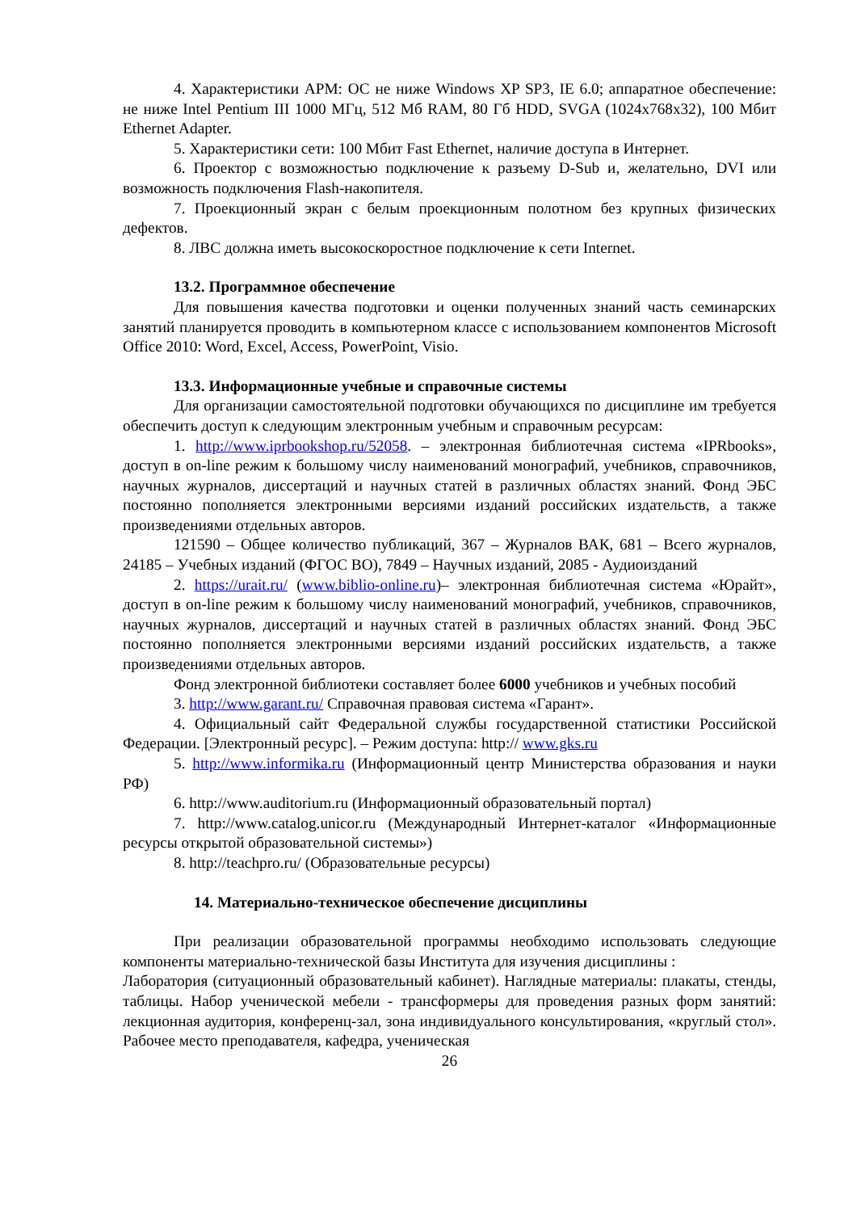4. Характеристики АРМ: ОС не ниже Windows XP SP3, IE 6.0; аппаратное обеспечение: не ниже Intel Pentium III 1000 МГц, 512 Мб RAM, 80 Гб HDD, SVGA (1024x768x32), 100 Мбит Ethernet Adapter.
5. Характеристики сети: 100 Мбит Fast Ethernet, наличие доступа в Интернет.
6. Проектор с возможностью подключение к разъему D-Sub и, желательно, DVI или возможность подключения Flash-накопителя.
7. Проекционный экран с белым проекционным полотном без крупных физических дефектов.
8. ЛВС должна иметь высокоскоростное подключение к сети Internet.
13.2. Программное обеспечение
Для повышения качества подготовки и оценки полученных знаний часть семинарских занятий планируется проводить в компьютерном классе с использованием компонентов Microsoft Office 2010: Word, Excel, Access, PowerPoint, Visio.
13.3. Информационные учебные и справочные системы
Для организации самостоятельной подготовки обучающихся по дисциплине им требуется обеспечить доступ к следующим электронным учебным и справочным ресурсам:
1. http://www.iprbookshop.ru/52058. – электронная библиотечная система «IPRbooks», доступ в on-line режим к большому числу наименований монографий, учебников, справочников, научных журналов, диссертаций и научных статей в различных областях знаний. Фонд ЭБС постоянно пополняется электронными версиями изданий российских издательств, а также произведениями отдельных авторов.
121590 – Общее количество публикаций, 367 – Журналов ВАК, 681 – Всего журналов, 24185 – Учебных изданий (ФГОС ВО), 7849 – Научных изданий, 2085 - Аудиоизданий
2. https://urait.ru/ (www.biblio-online.ru)– электронная библиотечная система «Юрайт», доступ в on-line режим к большому числу наименований монографий, учебников, справочников, научных журналов, диссертаций и научных статей в различных областях знаний. Фонд ЭБС постоянно пополняется электронными версиями изданий российских издательств, а также произведениями отдельных авторов.
Фонд электронной библиотеки составляет более 6000 учебников и учебных пособий
3. http://www.garant.ru/ Справочная правовая система «Гарант».
4. Официальный сайт Федеральной службы государственной статистики Российской Федерации. [Электронный ресурс]. – Режим доступа: http:// www.gks.ru
5. http://www.informika.ru (Информационный центр Министерства образования и науки РФ)
6. http://www.auditorium.ru (Информационный образовательный портал)
7. http://www.catalog.unicor.ru (Международный Интернет-каталог «Информационные ресурсы открытой образовательной системы»)
8. http://teachpro.ru/ (Образовательные ресурсы)
14. Материально-техническое обеспечение дисциплины
При реализации образовательной программы необходимо использовать следующие компоненты материально-технической базы Института для изучения дисциплины :
Лаборатория (ситуационный образовательный кабинет). Наглядные материалы: плакаты, стенды, таблицы. Набор ученической мебели - трансформеры для проведения разных форм занятий: лекционная аудитория, конференц-зал, зона индивидуального консультирования, «круглый стол». Рабочее место преподавателя, кафедра, ученическая
26